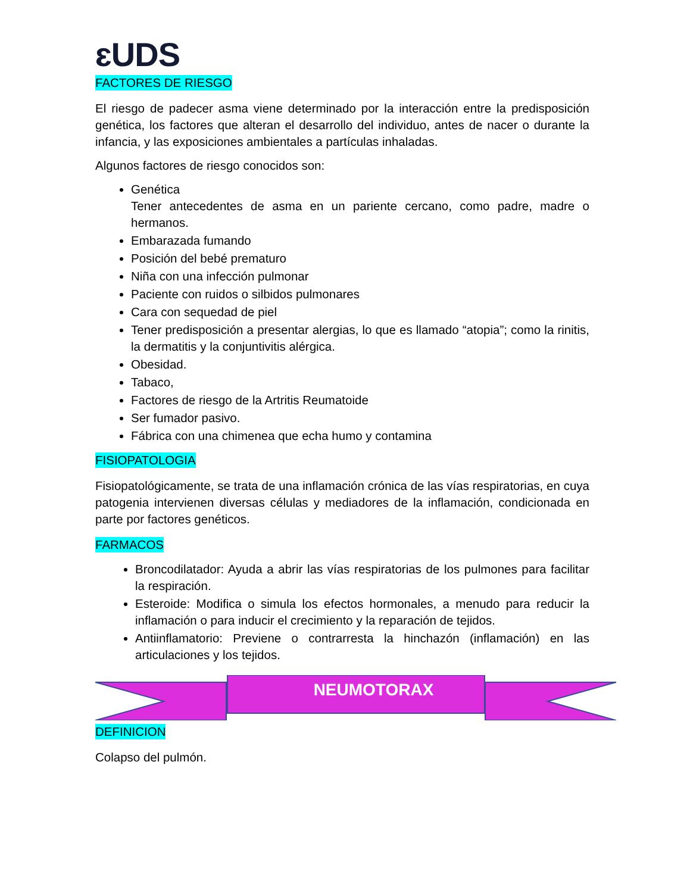ɛUDS
FACTORES DE RIESGO
El riesgo de padecer asma viene determinado por la interacción entre la predisposición genética, los factores que alteran el desarrollo del individuo, antes de nacer o durante la infancia, y las exposiciones ambientales a partículas inhaladas.
Algunos factores de riesgo conocidos son:
Genética
Tener antecedentes de asma en un pariente cercano, como padre, madre o hermanos.
Embarazada fumando
Posición del bebé prematuro
Niña con una infección pulmonar
Paciente con ruidos o silbidos pulmonares
Cara con sequedad de piel
Tener predisposición a presentar alergias, lo que es llamado “atopia”; como la rinitis, la dermatitis y la conjuntivitis alérgica.
Obesidad.
Tabaco,
Factores de riesgo de la Artritis Reumatoide
Ser fumador pasivo.
Fábrica con una chimenea que echa humo y contamina
FISIOPATOLOGIA
Fisiopatológicamente, se trata de una inflamación crónica de las vías respiratorias, en cuya patogenia intervienen diversas células y mediadores de la inflamación, condicionada en parte por factores genéticos.
FARMACOS
Broncodilatador: Ayuda a abrir las vías respiratorias de los pulmones para facilitar la respiración.
Esteroide: Modifica o simula los efectos hormonales, a menudo para reducir la inflamación o para inducir el crecimiento y la reparación de tejidos.
Antiinflamatorio: Previene o contrarresta la hinchazón (inflamación) en las articulaciones y los tejidos.
NEUMOTORAX
DEFINICION
Colapso del pulmón.